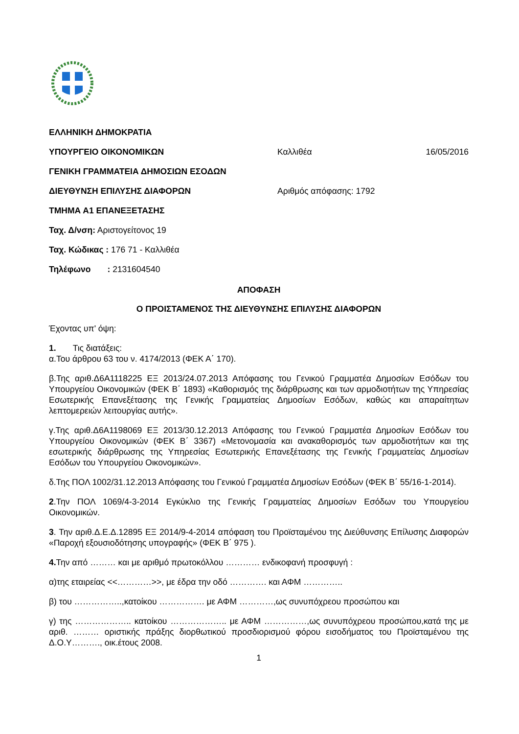ΕΛΛΗΝΙΚΗ ΔΗΜΟΚΡΑΤΙΑ
ΥΠΟΥΡΓΕΙΟ ΟΙΚΟΝΟΜΙΚΩΝ Καλλιθέα 16/05/2016
ΓΕΝΙΚΗ ΓΡΑΜΜΑΤΕΙΑ ΔΗΜΟΣΙΩΝ ΕΣΟΔΩΝ
ΔΙΕΥΘΥΝΣΗ ΕΠΙΛΥΣΗΣ ΔΙΑΦΟΡΩΝ Αριθμός απόφασης: 1792
ΤΜΗΜΑ Α1 ΕΠΑΝΕΞΕΤΑΣΗΣ
Ταχ. Δ/νση: Αριστογείτονος 19
Ταχ. Κώδικας : 176 71 - Καλλιθέα
Τηλέφωνο : 2131604540
ΑΠΟΦΑΣΗ
Ο ΠΡΟΙΣΤΑΜΕΝΟΣ ΤΗΣ ΔΙΕΥΘΥΝΣΗΣ ΕΠΙΛΥΣΗΣ ΔΙΑΦΟΡΩΝ
Έχοντας υπ' όψη:
1. Τις διατάξεις:
α.Του άρθρου 63 του ν. 4174/2013 (ΦΕΚ Α΄ 170).
β.Της αριθ.Δ6Α1118225 ΕΞ 2013/24.07.2013 Απόφασης του Γενικού Γραμματέα Δημοσίων Εσόδων του Υπουργείου Οικονομικών (ΦΕΚ Β΄ 1893) «Καθορισμός της διάρθρωσης και των αρμοδιοτήτων της Υπηρεσίας Εσωτερικής Επανεξέτασης της Γενικής Γραμματείας Δημοσίων Εσόδων, καθώς και απαραίτητων λεπτομερειών λειτουργίας αυτής».
γ.Της αριθ.Δ6Α1198069 ΕΞ 2013/30.12.2013 Απόφασης του Γενικού Γραμματέα Δημοσίων Εσόδων του Υπουργείου Οικονομικών (ΦΕΚ Β΄ 3367) «Μετονομασία και ανακαθορισμός των αρμοδιοτήτων και της εσωτερικής διάρθρωσης της Υπηρεσίας Εσωτερικής Επανεξέτασης της Γενικής Γραμματείας Δημοσίων Εσόδων του Υπουργείου Οικονομικών».
δ.Της ΠΟΛ 1002/31.12.2013 Απόφασης του Γενικού Γραμματέα Δημοσίων Εσόδων (ΦΕΚ Β΄ 55/16-1-2014).
2.Την ΠΟΛ 1069/4-3-2014 Εγκύκλιο της Γενικής Γραμματείας Δημοσίων Εσόδων του Υπουργείου Οικονομικών.
3. Την αριθ.Δ.Ε.Δ.12895 ΕΞ 2014/9-4-2014 απόφαση του Προϊσταμένου της Διεύθυνσης Επίλυσης Διαφορών «Παροχή εξουσιοδότησης υπογραφής» (ΦΕΚ Β΄ 975 ).
4. Την από ……… και με αριθμό πρωτοκόλλου ………… ενδικοφανή προσφυγή :
α)της εταιρείας <<…………>>, με έδρα την οδό …………. και ΑΦΜ …………..
β) του ……………..,κατοίκου ……………. με ΑΦΜ …………,ως συνυπόχρεου προσώπου και
γ) της ……………….. κατοίκου ……………….. με ΑΦΜ ……………,ως συνυπόχρεου προσώπου,κατά της με αριθ. ……… οριστικής πράξης διορθωτικού προσδιορισμού φόρου εισοδήματος του Προϊσταμένου της Δ.Ο.Υ………., οικ.έτους 2008.
1